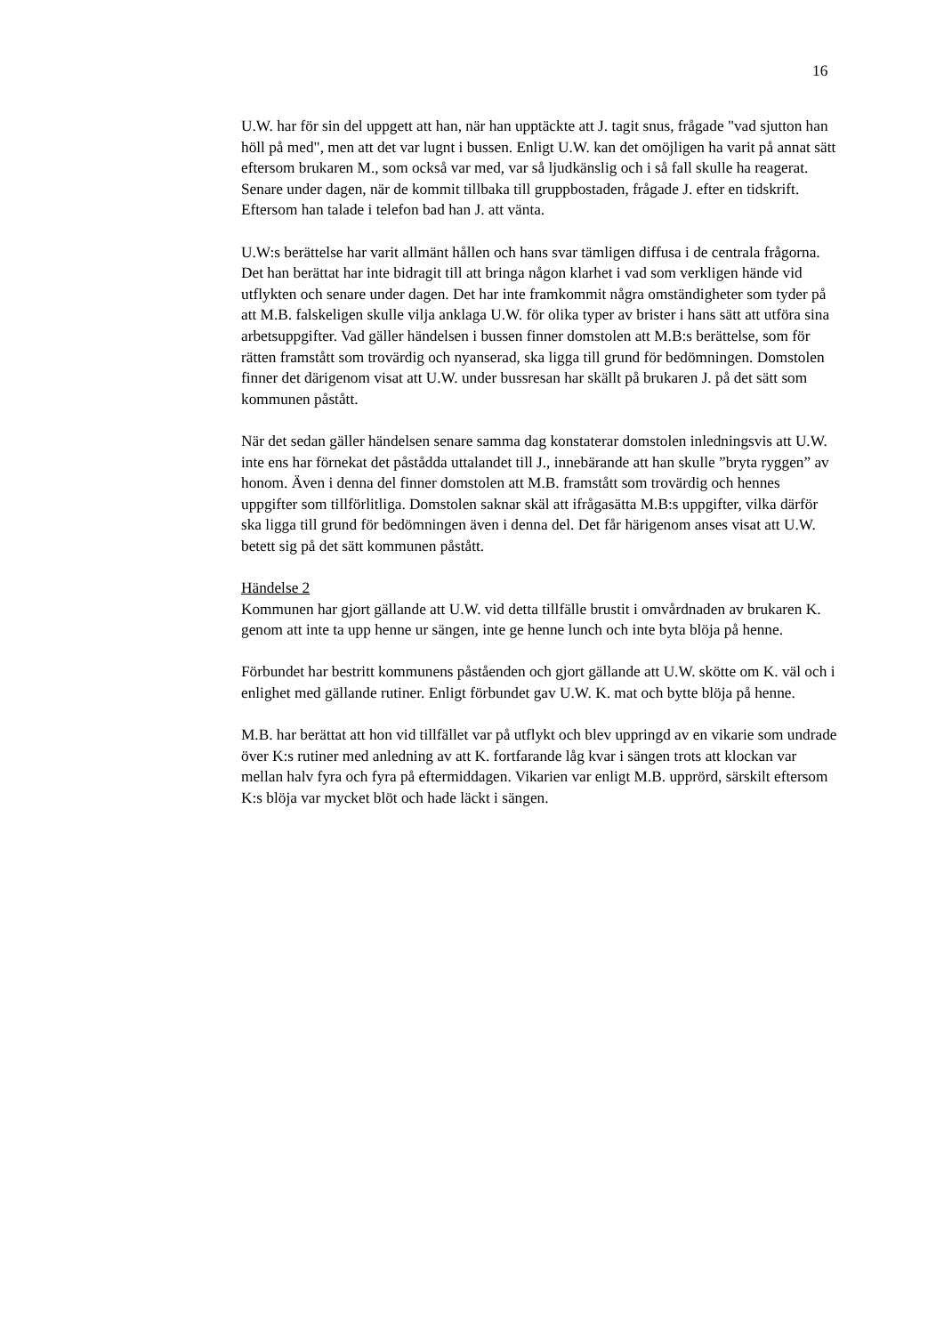16
U.W. har för sin del uppgett att han, när han upptäckte att J. tagit snus, frågade "vad sjutton han höll på med", men att det var lugnt i bussen. Enligt U.W. kan det omöjligen ha varit på annat sätt eftersom brukaren M., som också var med, var så ljudkänslig och i så fall skulle ha reagerat. Senare under dagen, när de kommit tillbaka till gruppbostaden, frågade J. efter en tidskrift. Eftersom han talade i telefon bad han J. att vänta.
U.W:s berättelse har varit allmänt hållen och hans svar tämligen diffusa i de centrala frågorna. Det han berättat har inte bidragit till att bringa någon klarhet i vad som verkligen hände vid utflykten och senare under dagen. Det har inte framkommit några omständigheter som tyder på att M.B. falskeligen skulle vilja anklaga U.W. för olika typer av brister i hans sätt att utföra sina arbetsuppgifter. Vad gäller händelsen i bussen finner domstolen att M.B:s berättelse, som för rätten framstått som trovärdig och nyanserad, ska ligga till grund för bedömningen. Domstolen finner det därigenom visat att U.W. under bussresan har skällt på brukaren J. på det sätt som kommunen påstått.
När det sedan gäller händelsen senare samma dag konstaterar domstolen inledningsvis att U.W. inte ens har förnekat det påstådda uttalandet till J., innebärande att han skulle ”bryta ryggen” av honom. Även i denna del finner domstolen att M.B. framstått som trovärdig och hennes uppgifter som tillförlitliga. Domstolen saknar skäl att ifrågasätta M.B:s uppgifter, vilka därför ska ligga till grund för bedömningen även i denna del. Det får härigenom anses visat att U.W. betett sig på det sätt kommunen påstått.
Händelse 2
Kommunen har gjort gällande att U.W. vid detta tillfälle brustit i omvårdnaden av brukaren K. genom att inte ta upp henne ur sängen, inte ge henne lunch och inte byta blöja på henne.
Förbundet har bestritt kommunens påståenden och gjort gällande att U.W. skötte om K. väl och i enlighet med gällande rutiner. Enligt förbundet gav U.W. K. mat och bytte blöja på henne.
M.B. har berättat att hon vid tillfället var på utflykt och blev uppringd av en vikarie som undrade över K:s rutiner med anledning av att K. fortfarande låg kvar i sängen trots att klockan var mellan halv fyra och fyra på eftermiddagen. Vikarien var enligt M.B. upprörd, särskilt eftersom K:s blöja var mycket blöt och hade läckt i sängen.